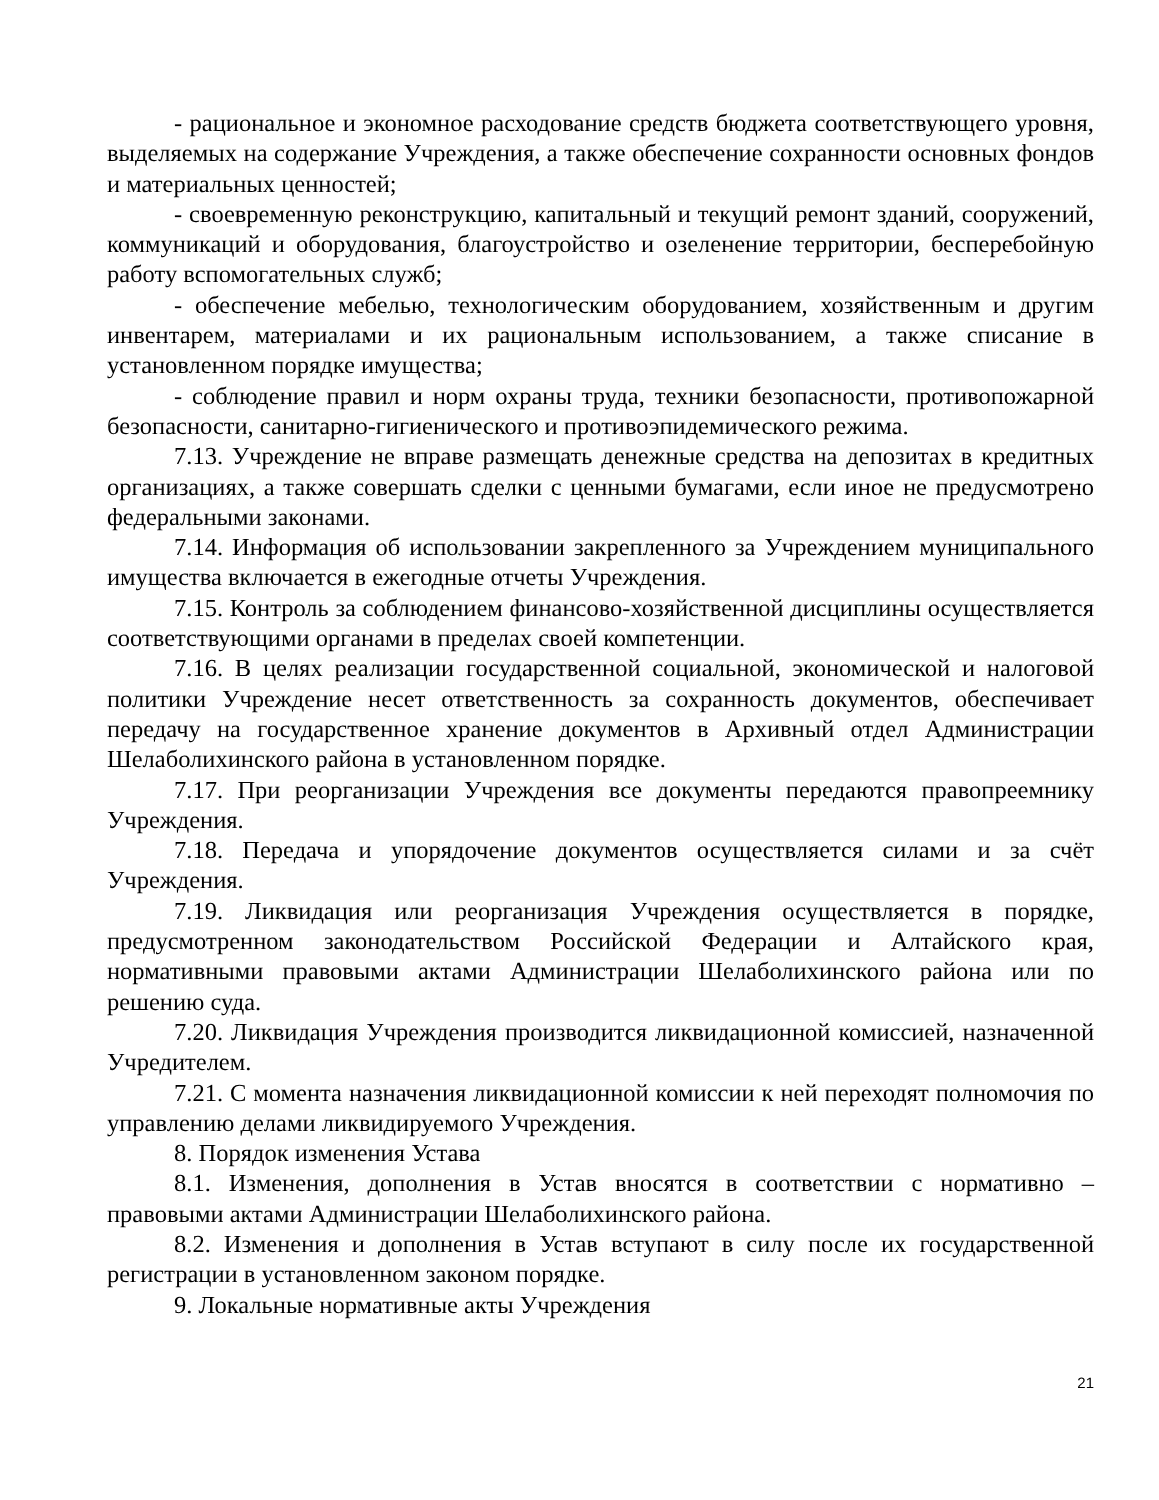- рациональное и экономное расходование средств бюджета соответствующего уровня, выделяемых на содержание Учреждения, а также обеспечение сохранности основных фондов и материальных ценностей;
- своевременную реконструкцию, капитальный и текущий ремонт зданий, сооружений, коммуникаций и оборудования, благоустройство и озеленение территории, бесперебойную работу вспомогательных служб;
- обеспечение мебелью, технологическим оборудованием, хозяйственным и другим инвентарем, материалами и их рациональным использованием, а также списание в установленном порядке имущества;
- соблюдение правил и норм охраны труда, техники безопасности, противопожарной безопасности, санитарно-гигиенического и противоэпидемического режима.
7.13. Учреждение не вправе размещать денежные средства на депозитах в кредитных организациях, а также совершать сделки с ценными бумагами, если иное не предусмотрено федеральными законами.
7.14. Информация об использовании закрепленного за Учреждением муниципального имущества включается в ежегодные отчеты Учреждения.
7.15. Контроль за соблюдением финансово-хозяйственной дисциплины осуществляется соответствующими органами в пределах своей компетенции.
7.16. В целях реализации государственной социальной, экономической и налоговой политики Учреждение несет ответственность за сохранность документов, обеспечивает передачу на государственное хранение документов в Архивный отдел Администрации Шелаболихинского района в установленном порядке.
7.17. При реорганизации Учреждения все документы передаются правопреемнику Учреждения.
7.18. Передача и упорядочение документов осуществляется силами и за счёт Учреждения.
7.19. Ликвидация или реорганизация Учреждения осуществляется в порядке, предусмотренном законодательством Российской Федерации и Алтайского края, нормативными правовыми актами Администрации Шелаболихинского района или по решению суда.
7.20. Ликвидация Учреждения производится ликвидационной комиссией, назначенной Учредителем.
7.21. С момента назначения ликвидационной комиссии к ней переходят полномочия по управлению делами ликвидируемого Учреждения.
8. Порядок изменения Устава
8.1. Изменения, дополнения в Устав вносятся в соответствии с нормативно – правовыми актами Администрации Шелаболихинского района.
8.2. Изменения и дополнения в Устав вступают в силу после их государственной регистрации в установленном законом порядке.
9. Локальные нормативные акты Учреждения
21